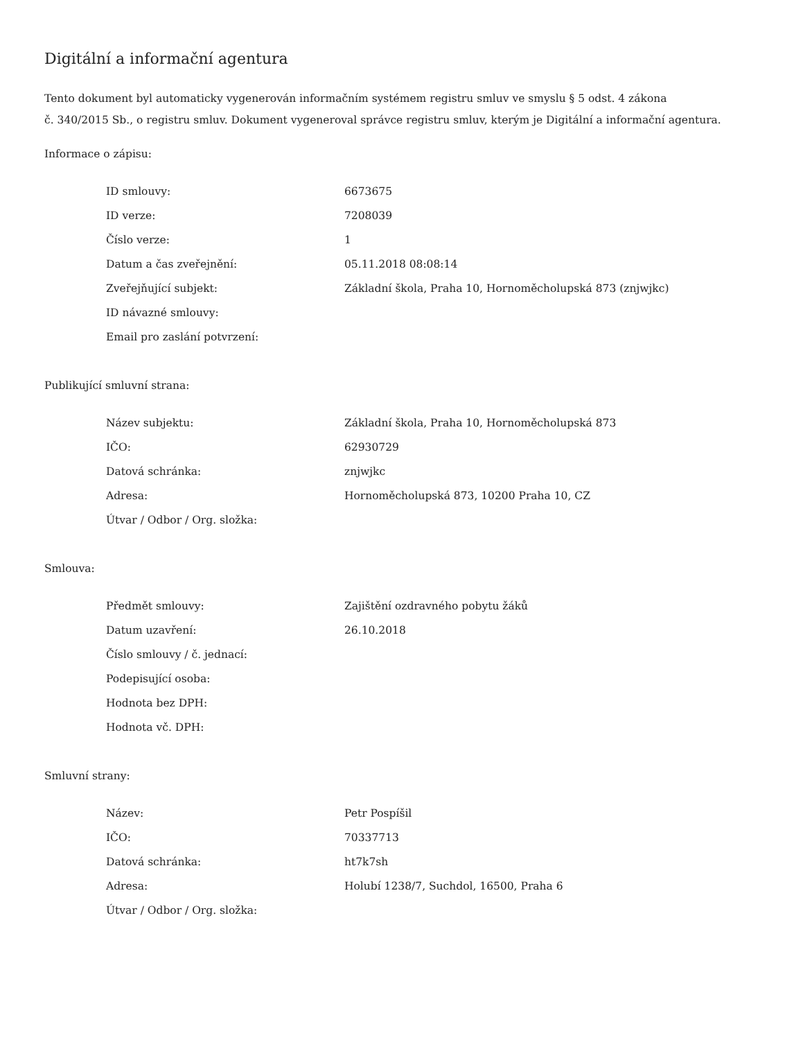Digitální a informační agentura
Tento dokument byl automaticky vygenerován informačním systémem registru smluv ve smyslu § 5 odst. 4 zákona
č. 340/2015 Sb., o registru smluv. Dokument vygeneroval správce registru smluv, kterým je Digitální a informační agentura.
Informace o zápisu:
| ID smlouvy: | 6673675 |
| ID verze: | 7208039 |
| Číslo verze: | 1 |
| Datum a čas zveřejnění: | 05.11.2018 08:08:14 |
| Zveřejňující subjekt: | Základní škola, Praha 10, Hornoměcholupská 873 (znjwjkc) |
| ID návazné smlouvy: | |
| Email pro zaslání potvrzení: | |
Publikující smluvní strana:
| Název subjektu: | Základní škola, Praha 10, Hornoměcholupská 873 |
| IČO: | 62930729 |
| Datová schránka: | znjwjkc |
| Adresa: | Hornoměcholupská 873, 10200 Praha 10, CZ |
| Útvar / Odbor / Org. složka: | |
Smlouva:
| Předmět smlouvy: | Zajištění ozdravného pobytu žáků |
| Datum uzavření: | 26.10.2018 |
| Číslo smlouvy / č. jednací: | |
| Podepisující osoba: | |
| Hodnota bez DPH: | |
| Hodnota vč. DPH: | |
Smluvní strany:
| Název: | Petr Pospíšil |
| IČO: | 70337713 |
| Datová schránka: | ht7k7sh |
| Adresa: | Holubí 1238/7, Suchdol, 16500, Praha 6 |
| Útvar / Odbor / Org. složka: | |